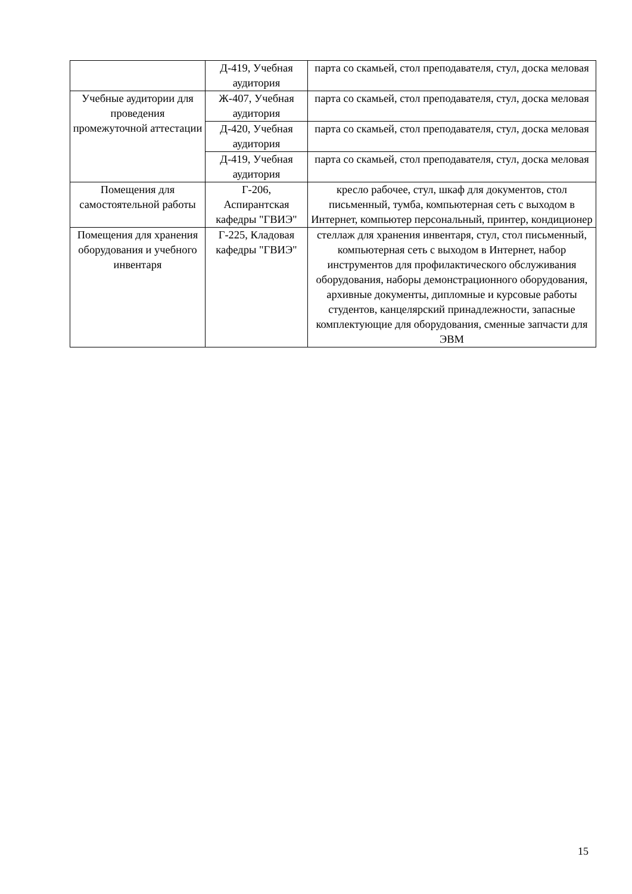| | Д-419, Учебная аудитория | парта со скамьей, стол преподавателя, стул, доска меловая |
| Учебные аудитории для проведения промежуточной аттестации | Ж-407, Учебная аудитория | парта со скамьей, стол преподавателя, стул, доска меловая |
| | Д-420, Учебная аудитория | парта со скамьей, стол преподавателя, стул, доска меловая |
| | Д-419, Учебная аудитория | парта со скамьей, стол преподавателя, стул, доска меловая |
| Помещения для самостоятельной работы | Г-206, Аспирантская кафедры "ГВИЭ" | кресло рабочее, стул, шкаф для документов, стол письменный, тумба, компьютерная сеть с выходом в Интернет, компьютер персональный, принтер, кондиционер |
| Помещения для хранения оборудования и учебного инвентаря | Г-225, Кладовая кафедры "ГВИЭ" | стеллаж для хранения инвентаря, стул, стол письменный, компьютерная сеть с выходом в Интернет, набор инструментов для профилактического обслуживания оборудования, наборы демонстрационного оборудования, архивные документы, дипломные и курсовые работы студентов, канцелярский принадлежности, запасные комплектующие для оборудования, сменные запчасти для ЭВМ |
15